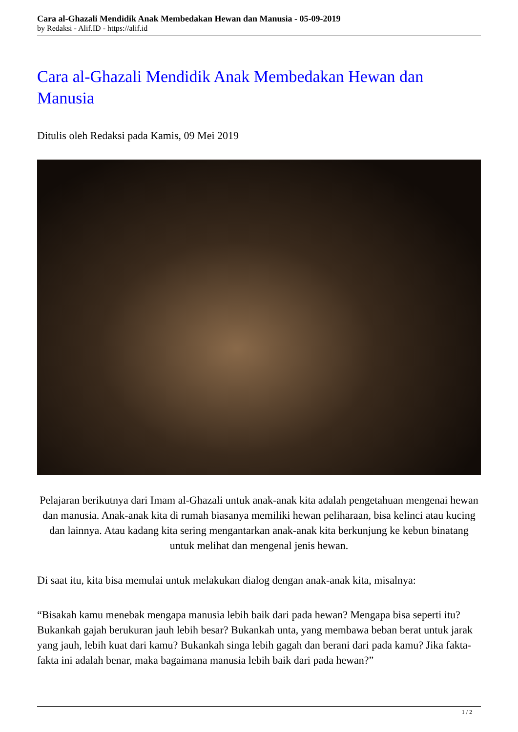Cara al-Ghazali Mendidik Anak Membedakan Hewan dan Manusia - 05-09-2019
by Redaksi - Alif.ID - https://alif.id
Cara al-Ghazali Mendidik Anak Membedakan Hewan dan Manusia
Ditulis oleh Redaksi pada Kamis, 09 Mei 2019
Pelajaran berikutnya dari Imam al-Ghazali untuk anak-anak kita adalah pengetahuan mengenai hewan dan manusia. Anak-anak kita di rumah biasanya memiliki hewan peliharaan, bisa kelinci atau kucing dan lainnya. Atau kadang kita sering mengantarkan anak-anak kita berkunjung ke kebun binatang untuk melihat dan mengenal jenis hewan.
Di saat itu, kita bisa memulai untuk melakukan dialog dengan anak-anak kita, misalnya:
“Bisakah kamu menebak mengapa manusia lebih baik dari pada hewan? Mengapa bisa seperti itu? Bukankah gajah berukuran jauh lebih besar? Bukankah unta, yang membawa beban berat untuk jarak yang jauh, lebih kuat dari kamu? Bukankah singa lebih gagah dan berani dari pada kamu? Jika fakta-fakta ini adalah benar, maka bagaimana manusia lebih baik dari pada hewan?”
1 / 2